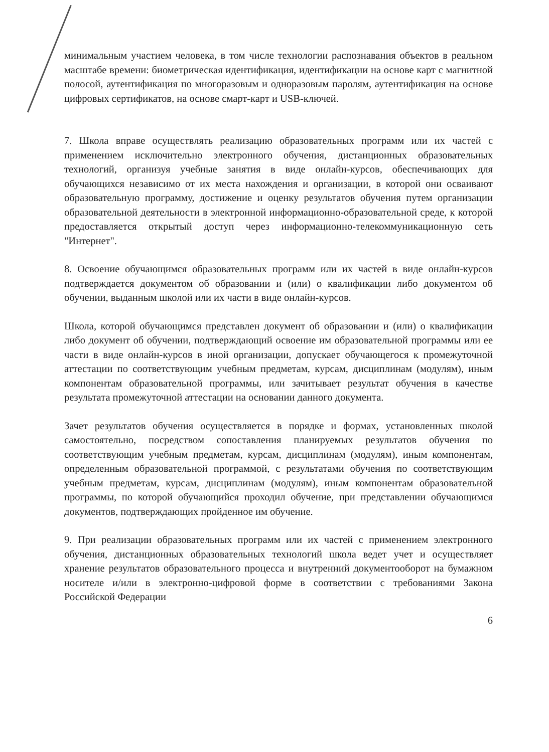минимальным участием человека, в том числе технологии распознавания объектов в реальном масштабе времени: биометрическая идентификация, идентификации на основе карт с магнитной полосой, аутентификация по многоразовым и одноразовым паролям, аутентификация на основе цифровых сертификатов, на основе смарт-карт и USB-ключей.
7. Школа вправе осуществлять реализацию образовательных программ или их частей с применением исключительно электронного обучения, дистанционных образовательных технологий, организуя учебные занятия в виде онлайн-курсов, обеспечивающих для обучающихся независимо от их места нахождения и организации, в которой они осваивают образовательную программу, достижение и оценку результатов обучения путем организации образовательной деятельности в электронной информационно-образовательной среде, к которой предоставляется открытый доступ через информационно-телекоммуникационную сеть "Интернет".
8. Освоение обучающимся образовательных программ или их частей в виде онлайн-курсов подтверждается документом об образовании и (или) о квалификации либо документом об обучении, выданным школой или их части в виде онлайн-курсов.
Школа, которой обучающимся представлен документ об образовании и (или) о квалификации либо документ об обучении, подтверждающий освоение им образовательной программы или ее части в виде онлайн-курсов в иной организации, допускает обучающегося к промежуточной аттестации по соответствующим учебным предметам, курсам, дисциплинам (модулям), иным компонентам образовательной программы, или зачитывает результат обучения в качестве результата промежуточной аттестации на основании данного документа.
Зачет результатов обучения осуществляется в порядке и формах, установленных школой самостоятельно, посредством сопоставления планируемых результатов обучения по соответствующим учебным предметам, курсам, дисциплинам (модулям), иным компонентам, определенным образовательной программой, с результатами обучения по соответствующим учебным предметам, курсам, дисциплинам (модулям), иным компонентам образовательной программы, по которой обучающийся проходил обучение, при представлении обучающимся документов, подтверждающих пройденное им обучение.
9. При реализации образовательных программ или их частей с применением электронного обучения, дистанционных образовательных технологий школа ведет учет и осуществляет хранение результатов образовательного процесса и внутренний документооборот на бумажном носителе и/или в электронно-цифровой форме в соответствии с требованиями Закона Российской Федерации
6